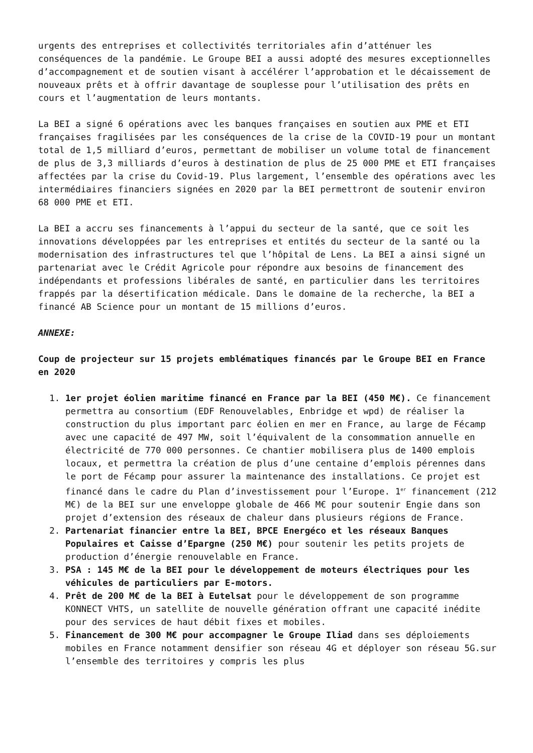urgents des entreprises et collectivités territoriales afin d’atténuer les conséquences de la pandémie. Le Groupe BEI a aussi adopté des mesures exceptionnelles d’accompagnement et de soutien visant à accélérer l’approbation et le décaissement de nouveaux prêts et à offrir davantage de souplesse pour l’utilisation des prêts en cours et l’augmentation de leurs montants.
La BEI a signé 6 opérations avec les banques françaises en soutien aux PME et ETI françaises fragilisées par les conséquences de la crise de la COVID-19 pour un montant total de 1,5 milliard d’euros, permettant de mobiliser un volume total de financement de plus de 3,3 milliards d’euros à destination de plus de 25 000 PME et ETI françaises affectées par la crise du Covid-19. Plus largement, l’ensemble des opérations avec les intermédiaires financiers signées en 2020 par la BEI permettront de soutenir environ 68 000 PME et ETI.
La BEI a accru ses financements à l’appui du secteur de la santé, que ce soit les innovations développées par les entreprises et entités du secteur de la santé ou la modernisation des infrastructures tel que l’hôpital de Lens. La BEI a ainsi signé un partenariat avec le Crédit Agricole pour répondre aux besoins de financement des indépendants et professions libérales de santé, en particulier dans les territoires frappés par la désertification médicale. Dans le domaine de la recherche, la BEI a financé AB Science pour un montant de 15 millions d’euros.
ANNEXE:
Coup de projecteur sur 15 projets emblématiques financés par le Groupe BEI en France en 2020
1. 1er projet éolien maritime financé en France par la BEI (450 M€). Ce financement permettra au consortium (EDF Renouvelables, Enbridge et wpd) de réaliser la construction du plus important parc éolien en mer en France, au large de Fécamp avec une capacité de 497 MW, soit l’équivalent de la consommation annuelle en électricité de 770 000 personnes. Ce chantier mobilisera plus de 1400 emplois locaux, et permettra la création de plus d’une centaine d’emplois pérennes dans le port de Fécamp pour assurer la maintenance des installations. Ce projet est financé dans le cadre du Plan d’investissement pour l’Europe. 1<sup>er</sup> financement (212 M€) de la BEI sur une enveloppe globale de 466 M€ pour soutenir Engie dans son projet d’extension des réseaux de chaleur dans plusieurs régions de France.
2. Partenariat financier entre la BEI, BPCE Energéco et les réseaux Banques Populaires et Caisse d’Epargne (250 M€) pour soutenir les petits projets de production d’énergie renouvelable en France.
3. PSA : 145 M€ de la BEI pour le développement de moteurs électriques pour les véhicules de particuliers par E-motors.
4. Prêt de 200 M€ de la BEI à Eutelsat pour le développement de son programme KONNECT VHTS, un satellite de nouvelle génération offrant une capacité inédite pour des services de haut débit fixes et mobiles.
5. Financement de 300 M€ pour accompagner le Groupe Iliad dans ses déploiements mobiles en France notamment densifier son réseau 4G et déployer son réseau 5G.sur l’ensemble des territoires y compris les plus